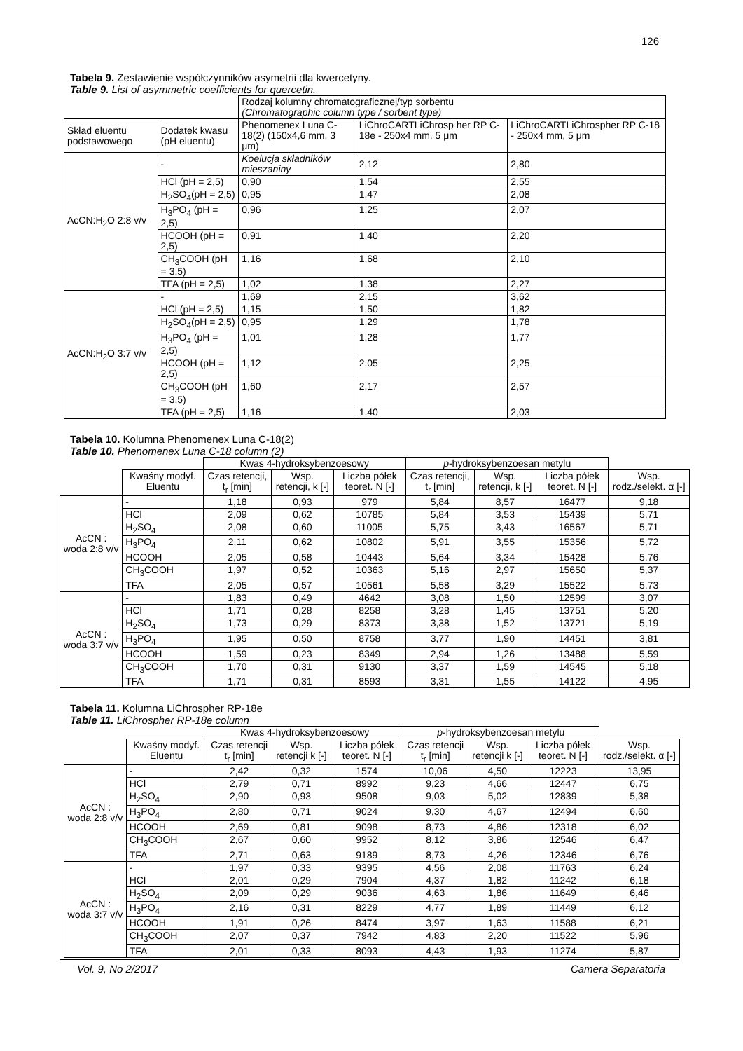126
Tabela 9. Zestawienie współczynników asymetrii dla kwercetyny.
Table 9. List of asymmetric coefficients for quercetin.
| | | Rodzaj kolumny chromatograficznej/typ sorbentu (Chromatographic column type / sorbent type) | | |
| Skład eluentu podstawowego | Dodatek kwasu (pH eluentu) | Phenomenex Luna C-18(2) (150x4,6 mm, 3 μm) | LiChroCARTLiChrosp her RP C-18e - 250x4 mm, 5 μm | LiChroCARTLiChrospher RP C-18 - 250x4 mm, 5 μm |
| AcCN:H<sub>2</sub>O 2:8 v/v | - | Koelucja składników mieszaniny | 2,12 | 2,80 |
| | HCl (pH = 2,5) | 0,90 | 1,54 | 2,55 |
| | H<sub>2</sub>SO<sub>4</sub>(pH = 2,5) | 0,95 | 1,47 | 2,08 |
| | H<sub>3</sub>PO<sub>4</sub> (pH = 2,5) | 0,96 | 1,25 | 2,07 |
| | HCOOH (pH = 2,5) | 0,91 | 1,40 | 2,20 |
| | CH<sub>3</sub>COOH (pH = 3,5) | 1,16 | 1,68 | 2,10 |
| | TFA (pH = 2,5) | 1,02 | 1,38 | 2,27 |
| AcCN:H<sub>2</sub>O 3:7 v/v | - | 1,69 | 2,15 | 3,62 |
| | HCl (pH = 2,5) | 1,15 | 1,50 | 1,82 |
| | H<sub>2</sub>SO<sub>4</sub>(pH = 2,5) | 0,95 | 1,29 | 1,78 |
| | H<sub>3</sub>PO<sub>4</sub> (pH = 2,5) | 1,01 | 1,28 | 1,77 |
| | HCOOH (pH = 2,5) | 1,12 | 2,05 | 2,25 |
| | CH<sub>3</sub>COOH (pH = 3,5) | 1,60 | 2,17 | 2,57 |
| | TFA (pH = 2,5) | 1,16 | 1,40 | 2,03 |
Tabela 10. Kolumna Phenomenex Luna C-18(2)
Table 10. Phenomenex Luna C-18 column (2)
| | | Kwas 4-hydroksybenzoesowy | | | p -hydroksybenzoesan metylu | | | |
| | Kwaśny modyf. Eluentu | Czas retencji, t<sub>r</sub> [min] | Wsp. retencji, k [-] | Liczba półek teoret. N [-] | Czas retencji, t<sub>r</sub> [min] | Wsp. retencji, k [-] | Liczba półek teoret. N [-] | Wsp. rodz./selekt. α [-] |
| AcCN : woda 2:8 v/v | - | 1,18 | 0,93 | 979 | 5,84 | 8,57 | 16477 | 9,18 |
| | HCl | 2,09 | 0,62 | 10785 | 5,84 | 3,53 | 15439 | 5,71 |
| | H<sub>2</sub>SO<sub>4</sub> | 2,08 | 0,60 | 11005 | 5,75 | 3,43 | 16567 | 5,71 |
| | H<sub>3</sub>PO<sub>4</sub> | 2,11 | 0,62 | 10802 | 5,91 | 3,55 | 15356 | 5,72 |
| | HCOOH | 2,05 | 0,58 | 10443 | 5,64 | 3,34 | 15428 | 5,76 |
| | CH<sub>3</sub>COOH | 1,97 | 0,52 | 10363 | 5,16 | 2,97 | 15650 | 5,37 |
| | TFA | 2,05 | 0,57 | 10561 | 5,58 | 3,29 | 15522 | 5,73 |
| AcCN : woda 3:7 v/v | - | 1,83 | 0,49 | 4642 | 3,08 | 1,50 | 12599 | 3,07 |
| | HCl | 1,71 | 0,28 | 8258 | 3,28 | 1,45 | 13751 | 5,20 |
| | H<sub>2</sub>SO<sub>4</sub> | 1,73 | 0,29 | 8373 | 3,38 | 1,52 | 13721 | 5,19 |
| | H<sub>3</sub>PO<sub>4</sub> | 1,95 | 0,50 | 8758 | 3,77 | 1,90 | 14451 | 3,81 |
| | HCOOH | 1,59 | 0,23 | 8349 | 2,94 | 1,26 | 13488 | 5,59 |
| | CH<sub>3</sub>COOH | 1,70 | 0,31 | 9130 | 3,37 | 1,59 | 14545 | 5,18 |
| | TFA | 1,71 | 0,31 | 8593 | 3,31 | 1,55 | 14122 | 4,95 |
Tabela 11. Kolumna LiChrospher RP-18e
Table 11. LiChrospher RP-18e column
| | | Kwas 4-hydroksybenzoesowy | | | p -hydroksybenzoesan metylu | | | |
| | Kwaśny modyf. Eluentu | Czas retencji t<sub>r</sub> [min] | Wsp. retencji k [-] | Liczba półek teoret. N [-] | Czas retencji t<sub>r</sub> [min] | Wsp. retencji k [-] | Liczba półek teoret. N [-] | Wsp. rodz./selekt. α [-] |
| AcCN : woda 2:8 v/v | - | 2,42 | 0,32 | 1574 | 10,06 | 4,50 | 12223 | 13,95 |
| | HCl | 2,79 | 0,71 | 8992 | 9,23 | 4,66 | 12447 | 6,75 |
| | H<sub>2</sub>SO<sub>4</sub> | 2,90 | 0,93 | 9508 | 9,03 | 5,02 | 12839 | 5,38 |
| | H<sub>3</sub>PO<sub>4</sub> | 2,80 | 0,71 | 9024 | 9,30 | 4,67 | 12494 | 6,60 |
| | HCOOH | 2,69 | 0,81 | 9098 | 8,73 | 4,86 | 12318 | 6,02 |
| | CH<sub>3</sub>COOH | 2,67 | 0,60 | 9952 | 8,12 | 3,86 | 12546 | 6,47 |
| | TFA | 2,71 | 0,63 | 9189 | 8,73 | 4,26 | 12346 | 6,76 |
| AcCN : woda 3:7 v/v | - | 1,97 | 0,33 | 9395 | 4,56 | 2,08 | 11763 | 6,24 |
| | HCl | 2,01 | 0,29 | 7904 | 4,37 | 1,82 | 11242 | 6,18 |
| | H<sub>2</sub>SO<sub>4</sub> | 2,09 | 0,29 | 9036 | 4,63 | 1,86 | 11649 | 6,46 |
| | H<sub>3</sub>PO<sub>4</sub> | 2,16 | 0,31 | 8229 | 4,77 | 1,89 | 11449 | 6,12 |
| | HCOOH | 1,91 | 0,26 | 8474 | 3,97 | 1,63 | 11588 | 6,21 |
| | CH<sub>3</sub>COOH | 2,07 | 0,37 | 7942 | 4,83 | 2,20 | 11522 | 5,96 |
| | TFA | 2,01 | 0,33 | 8093 | 4,43 | 1,93 | 11274 | 5,87 |
Vol. 9, No 2/2017 Camera Separatoria